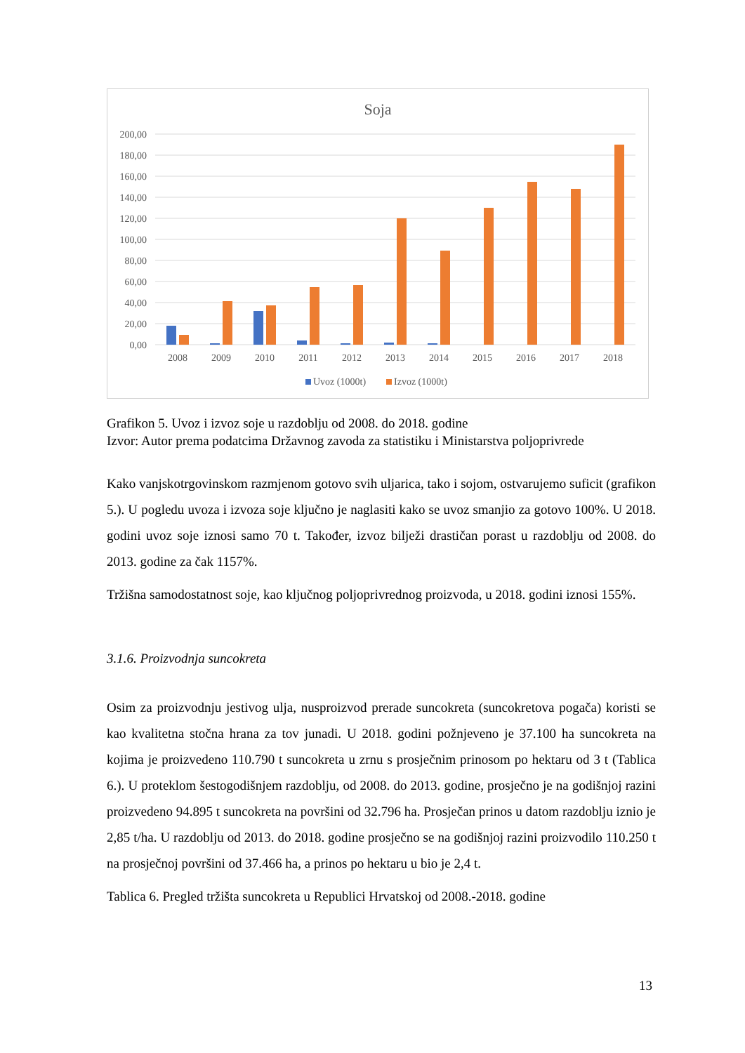Soja
200,00
180,00
160,00
140,00
120,00
100,00
80,00
60,00
40,00
20,00
0,00
2008
2009
2010
2011
2012
2013
2014
2015
2016
2017
2018
Uvoz (1000t)
Izvoz (1000t)
Grafikon 5. Uvoz i izvoz soje u razdoblju od 2008. do 2018. godine
Izvor: Autor prema podatcima Državnog zavoda za statistiku i Ministarstva poljoprivrede
Kako vanjskotrgovinskom razmjenom gotovo svih uljarica, tako i sojom, ostvarujemo suficit (grafikon 5.). U pogledu uvoza i izvoza soje ključno je naglasiti kako se uvoz smanjio za gotovo 100%. U 2018. godini uvoz soje iznosi samo 70 t. Također, izvoz bilježi drastičan porast u razdoblju od 2008. do 2013. godine za čak 1157%.
Tržišna samodostatnost soje, kao ključnog poljoprivrednog proizvoda, u 2018. godini iznosi 155%.
3.1.6. Proizvodnja suncokreta
Osim za proizvodnju jestivog ulja, nusproizvod prerade suncokreta (suncokretova pogača) koristi se kao kvalitetna stočna hrana za tov junadi. U 2018. godini požnjeveno je 37.100 ha suncokreta na kojima je proizvedeno 110.790 t suncokreta u zrnu s prosječnim prinosom po hektaru od 3 t (Tablica 6.). U proteklom šestogodišnjem razdoblju, od 2008. do 2013. godine, prosječno je na godišnjoj razini proizvedeno 94.895 t suncokreta na površini od 32.796 ha. Prosječan prinos u datom razdoblju iznio je 2,85 t/ha. U razdoblju od 2013. do 2018. godine prosječno se na godišnjoj razini proizvodilo 110.250 t na prosječnoj površini od 37.466 ha, a prinos po hektaru u bio je 2,4 t.
Tablica 6. Pregled tržišta suncokreta u Republici Hrvatskoj od 2008.-2018. godine
13